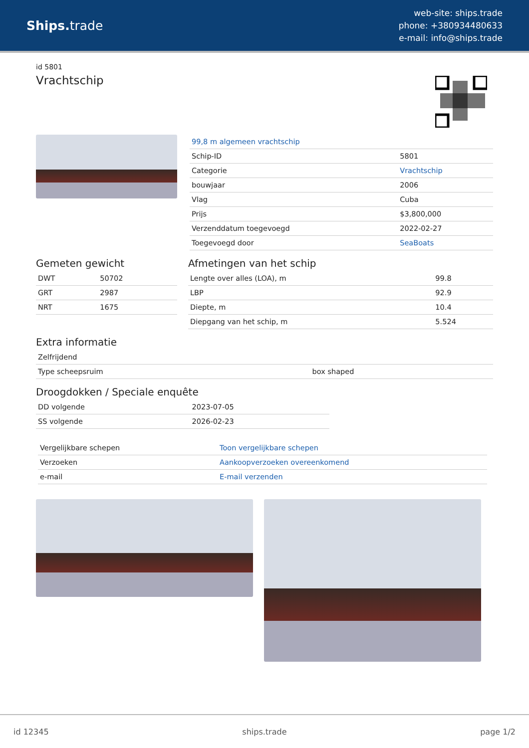Ships. trade
web-site: ships.trade
phone: +380934480633
e-mail: info@ships.trade
id 5801
Vrachtschip
| 99,8 m algemeen vrachtschip | |
| Schip-ID | 5801 |
| Categorie | Vrachtschip |
| bouwjaar | 2006 |
| Vlag | Cuba |
| Prijs | $3,800,000 |
| Verzenddatum toegevoegd | 2022-02-27 |
| Toegevoegd door | SeaBoats |
Gemeten gewicht
| DWT | 50702 |
| GRT | 2987 |
| NRT | 1675 |
Afmetingen van het schip
| Lengte over alles (LOA), m | 99.8 |
| LBP | 92.9 |
| Diepte, m | 10.4 |
| Diepgang van het schip, m | 5.524 |
Extra informatie
| Zelfrijdend | |
| Type scheepsruim | box shaped |
Droogdokken / Speciale enquête
| DD volgende | 2023-07-05 |
| SS volgende | 2026-02-23 |
| Vergelijkbare schepen | Toon vergelijkbare schepen |
| Verzoeken | Aankoopverzoeken overeenkomend |
| e-mail | E-mail verzenden |
id 12345 ships.trade page 1/2